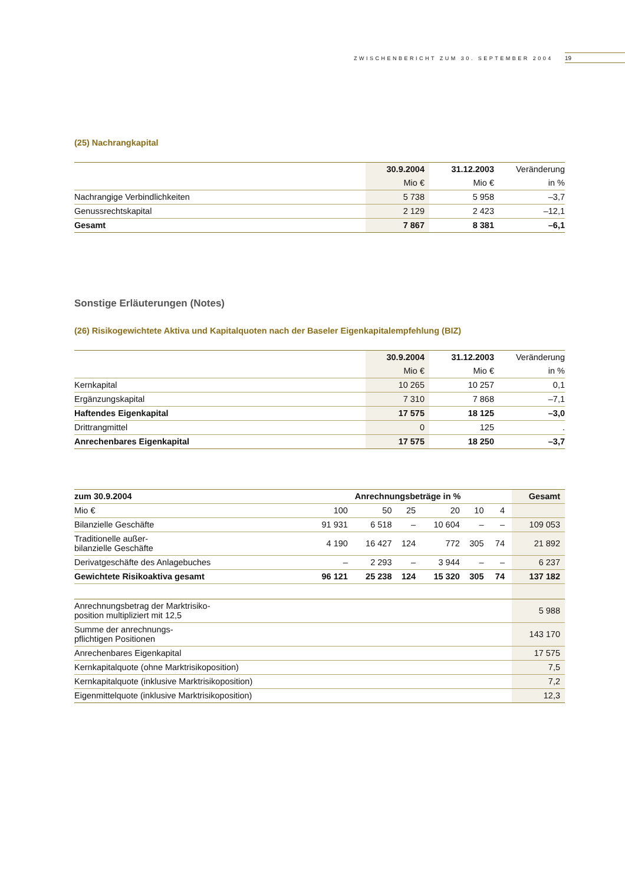ZWISCHENBERICHT ZUM 30. SEPTEMBER 2004 19
(25) Nachrangkapital
| | 30.9.2004 | 31.12.2003 | Veränderung |
| --- | --- | --- | --- |
| | Mio € | Mio € | in % |
| Nachrangige Verbindlichkeiten | 5 738 | 5 958 | –3,7 |
| Genussrechtskapital | 2 129 | 2 423 | –12,1 |
| Gesamt | 7 867 | 8 381 | –6,1 |
Sonstige Erläuterungen (Notes)
(26) Risikogewichtete Aktiva und Kapitalquoten nach der Baseler Eigenkapitalempfehlung (BIZ)
| | 30.9.2004 | 31.12.2003 | Veränderung |
| --- | --- | --- | --- |
| | Mio € | Mio € | in % |
| Kernkapital | 10 265 | 10 257 | 0,1 |
| Ergänzungskapital | 7 310 | 7 868 | –7,1 |
| Haftendes Eigenkapital | 17 575 | 18 125 | –3,0 |
| Drittrangmittel | 0 | 125 | . |
| Anrechenbares Eigenkapital | 17 575 | 18 250 | –3,7 |
| zum 30.9.2004 | Anrechnungsbeträge in % | | | | | | Gesamt |
| --- | --- | --- | --- | --- | --- | --- | --- |
| Mio € | 100 | 50 | 25 | 20 | 10 | 4 | |
| Bilanzielle Geschäfte | 91 931 | 6 518 | – | 10 604 | – | – | 109 053 |
| Traditionelle außer- bilanzielle Geschäfte | 4 190 | 16 427 | 124 | 772 | 305 | 74 | 21 892 |
| Derivatgeschäfte des Anlagebuches | – | 2 293 | – | 3 944 | – | – | 6 237 |
| Gewichtete Risikoaktiva gesamt | 96 121 | 25 238 | 124 | 15 320 | 305 | 74 | 137 182 |
| Anrechnungsbetrag der Marktrisiko- position multipliziert mit 12,5 | | | | | | | 5 988 |
| Summe der anrechnungs- pflichtigen Positionen | | | | | | | 143 170 |
| Anrechenbares Eigenkapital | | | | | | | 17 575 |
| Kernkapitalquote (ohne Marktrisikoposition) | | | | | | | 7,5 |
| Kernkapitalquote (inklusive Marktrisikoposition) | | | | | | | 7,2 |
| Eigenmittelquote (inklusive Marktrisikoposition) | | | | | | | 12,3 |